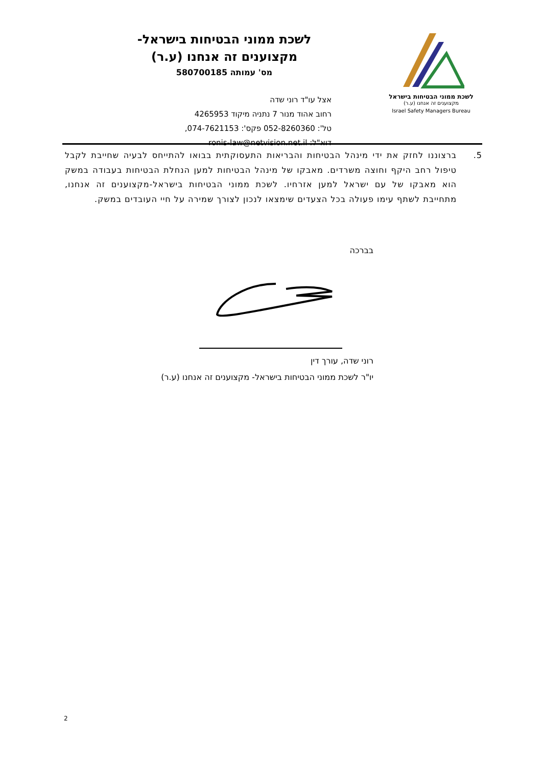לשכת ממוני הבטיחות בישראל
מקצוענים זה אנחנו (ע.ר)
Israel Safety Managers Bureau
לשכת ממוני הבטיחות בישראל-
מקצוענים זה אנחנו (ע.ר)
מס' עמותה 580700185
אצל עו"ד רוני שדה
רחוב אהוד מנור 7 נתניה מיקוד 4265953
טל': 052-8260360 פקס': 074-7621153,
דוא"ל: ronis-law@netvision.net.il
5.
ברצוננו לחזק את ידי מינהל הבטיחות והבריאות התעסוקתית בבואו להתייחס לבעיה שחייבת לקבל טיפול רחב היקף וחוצה משרדים. מאבקו של מינהל הבטיחות למען הנחלת הבטיחות בעבודה במשק הוא מאבקו של עם ישראל למען אזרחיו. לשכת ממוני הבטיחות בישראל-מקצוענים זה אנחנו, מתחייבת לשתף עימו פעולה בכל הצעדים שימצאו לנכון לצורך שמירה על חיי העובדים במשק.
בברכה
רוני שדה, עורך דין
יו"ר לשכת ממוני הבטיחות בישראל- מקצוענים זה אנחנו (ע.ר)
2